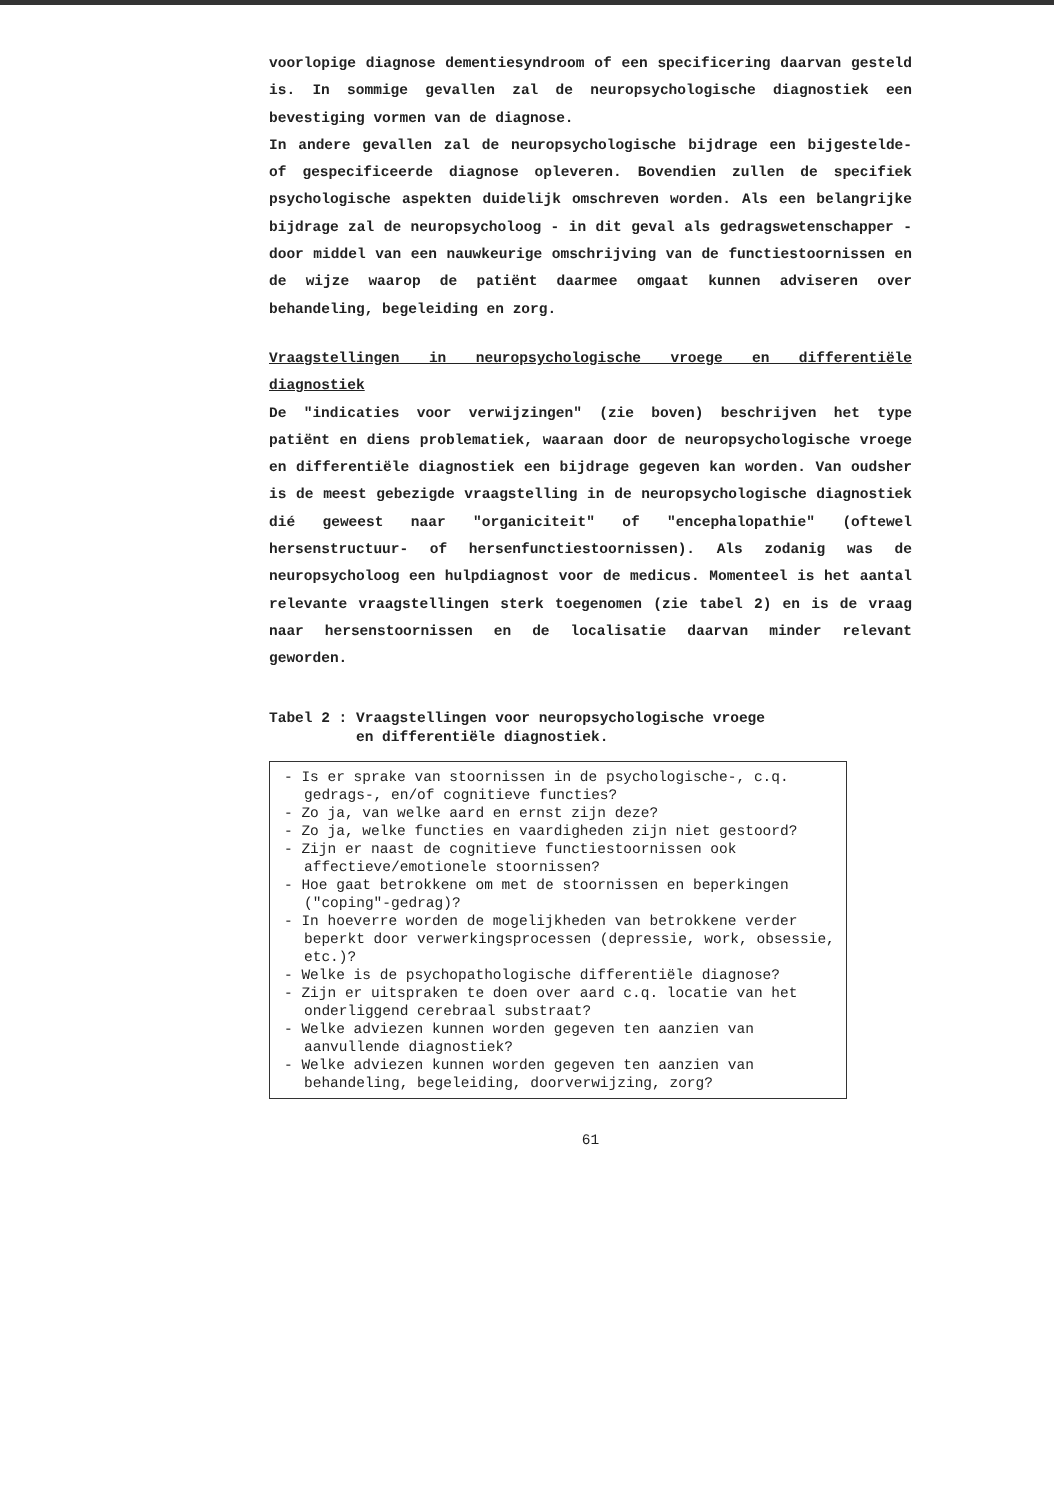voorlopige diagnose dementiesyndroom of een specificering daarvan gesteld is. In sommige gevallen zal de neuropsychologische diagnostiek een bevestiging vormen van de diagnose.
In andere gevallen zal de neuropsychologische bijdrage een bijgestelde- of gespecificeerde diagnose opleveren. Bovendien zullen de specifiek psychologische aspekten duidelijk omschreven worden. Als een belangrijke bijdrage zal de neuropsycholoog - in dit geval als gedragswetenschapper - door middel van een nauwkeurige omschrijving van de functiestoornissen en de wijze waarop de patiënt daarmee omgaat kunnen adviseren over behandeling, begeleiding en zorg.
Vraagstellingen in neuropsychologische vroege en differentiële diagnostiek
De "indicaties voor verwijzingen" (zie boven) beschrijven het type patiënt en diens problematiek, waaraan door de neuropsychologische vroege en differentiële diagnostiek een bijdrage gegeven kan worden. Van oudsher is de meest gebezigde vraagstelling in de neuropsychologische diagnostiek dié geweest naar "organiciteit" of "encephalopathie" (oftewel hersenstructuur- of hersenfunctiestoornissen). Als zodanig was de neuropsycholoog een hulpdiagnost voor de medicus. Momenteel is het aantal relevante vraagstellingen sterk toegenomen (zie tabel 2) en is de vraag naar hersenstoornissen en de localisatie daarvan minder relevant geworden.
Tabel 2 : Vraagstellingen voor neuropsychologische vroege
en differentiële diagnostiek.
- Is er sprake van stoornissen in de psychologische-, c.q. gedrags-, en/of cognitieve functies?
- Zo ja, van welke aard en ernst zijn deze?
- Zo ja, welke functies en vaardigheden zijn niet gestoord?
- Zijn er naast de cognitieve functiestoornissen ook affectieve/emotionele stoornissen?
- Hoe gaat betrokkene om met de stoornissen en beperkingen ("coping"-gedrag)?
- In hoeverre worden de mogelijkheden van betrokkene verder beperkt door verwerkingsprocessen (depressie, work, obsessie, etc.)?
- Welke is de psychopathologische differentiële diagnose?
- Zijn er uitspraken te doen over aard c.q. locatie van het onderliggend cerebraal substraat?
- Welke adviezen kunnen worden gegeven ten aanzien van aanvullende diagnostiek?
- Welke adviezen kunnen worden gegeven ten aanzien van behandeling, begeleiding, doorverwijzing, zorg?
61